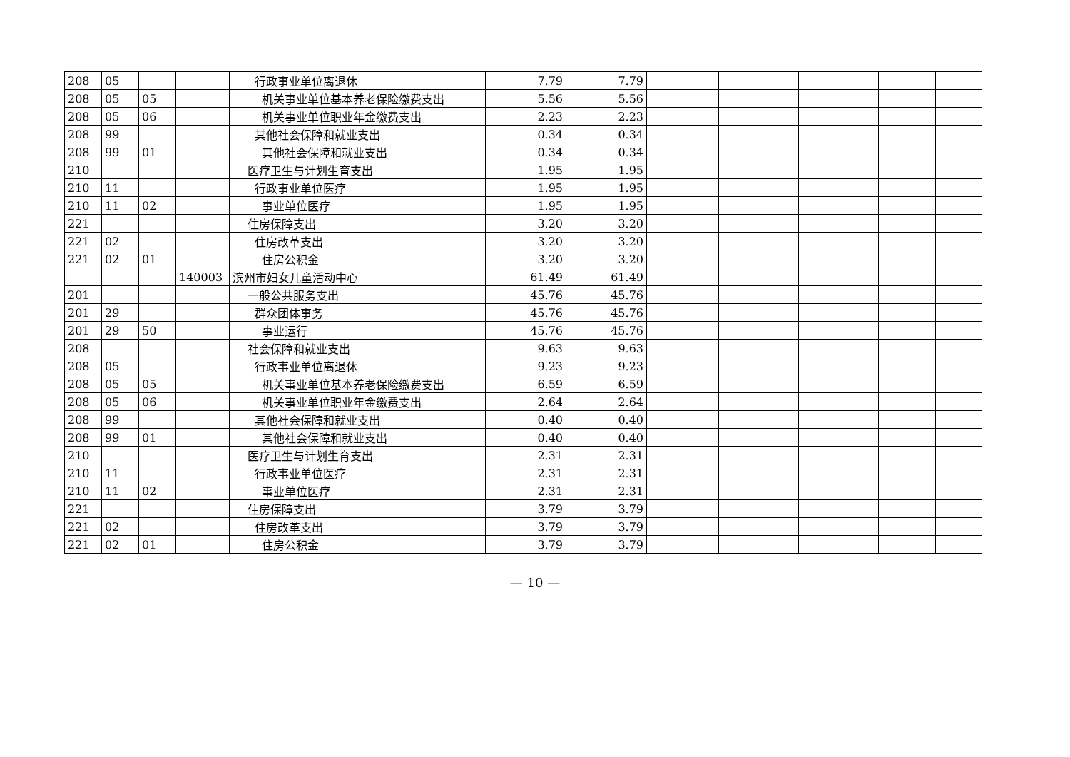| 208 | 05 | | | 行政事业单位离退休 | 7.79 | 7.79 | | | | | |
| 208 | 05 | 05 | | 机关事业单位基本养老保险缴费支出 | 5.56 | 5.56 | | | | | |
| 208 | 05 | 06 | | 机关事业单位职业年金缴费支出 | 2.23 | 2.23 | | | | | |
| 208 | 99 | | | 其他社会保障和就业支出 | 0.34 | 0.34 | | | | | |
| 208 | 99 | 01 | | 其他社会保障和就业支出 | 0.34 | 0.34 | | | | | |
| 210 | | | | 医疗卫生与计划生育支出 | 1.95 | 1.95 | | | | | |
| 210 | 11 | | | 行政事业单位医疗 | 1.95 | 1.95 | | | | | |
| 210 | 11 | 02 | | 事业单位医疗 | 1.95 | 1.95 | | | | | |
| 221 | | | | 住房保障支出 | 3.20 | 3.20 | | | | | |
| 221 | 02 | | | 住房改革支出 | 3.20 | 3.20 | | | | | |
| 221 | 02 | 01 | | 住房公积金 | 3.20 | 3.20 | | | | | |
| | | | 140003 | 滨州市妇女儿童活动中心 | 61.49 | 61.49 | | | | | |
| 201 | | | | 一般公共服务支出 | 45.76 | 45.76 | | | | | |
| 201 | 29 | | | 群众团体事务 | 45.76 | 45.76 | | | | | |
| 201 | 29 | 50 | | 事业运行 | 45.76 | 45.76 | | | | | |
| 208 | | | | 社会保障和就业支出 | 9.63 | 9.63 | | | | | |
| 208 | 05 | | | 行政事业单位离退休 | 9.23 | 9.23 | | | | | |
| 208 | 05 | 05 | | 机关事业单位基本养老保险缴费支出 | 6.59 | 6.59 | | | | | |
| 208 | 05 | 06 | | 机关事业单位职业年金缴费支出 | 2.64 | 2.64 | | | | | |
| 208 | 99 | | | 其他社会保障和就业支出 | 0.40 | 0.40 | | | | | |
| 208 | 99 | 01 | | 其他社会保障和就业支出 | 0.40 | 0.40 | | | | | |
| 210 | | | | 医疗卫生与计划生育支出 | 2.31 | 2.31 | | | | | |
| 210 | 11 | | | 行政事业单位医疗 | 2.31 | 2.31 | | | | | |
| 210 | 11 | 02 | | 事业单位医疗 | 2.31 | 2.31 | | | | | |
| 221 | | | | 住房保障支出 | 3.79 | 3.79 | | | | | |
| 221 | 02 | | | 住房改革支出 | 3.79 | 3.79 | | | | | |
| 221 | 02 | 01 | | 住房公积金 | 3.79 | 3.79 | | | | | |
— 10 —